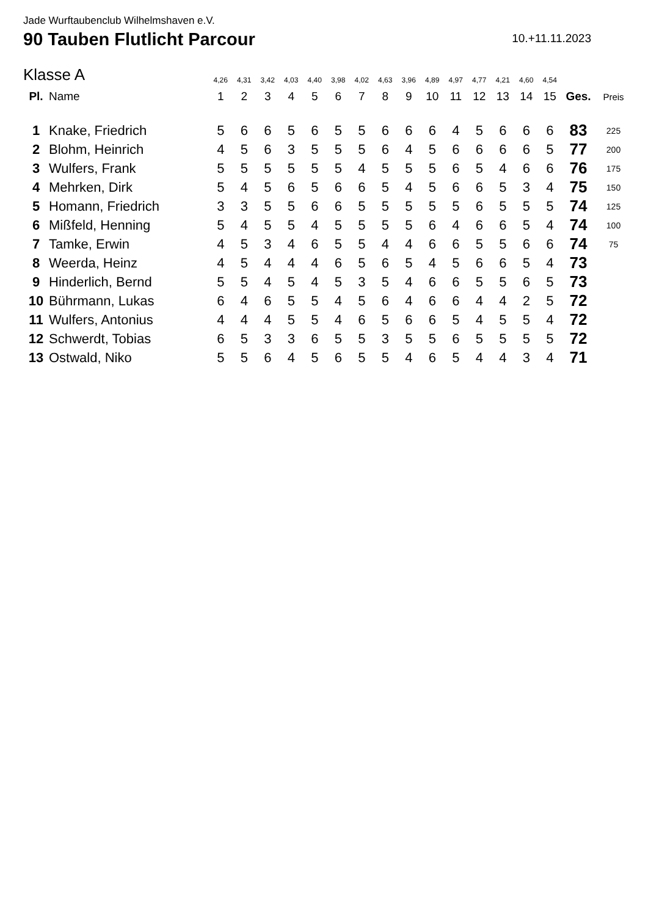Jade Wurftaubenclub Wilhelmshaven e.V.
90 Tauben Flutlicht Parcour
10.+11.11.2023
| Klasse A | | 4,26 | 4,31 | 3,42 | 4,03 | 4,40 | 3,98 | 4,02 | 4,63 | 3,96 | 4,89 | 4,97 | 4,77 | 4,21 | 4,60 | 4,54 | | |
| Pl. | Name | 1 | 2 | 3 | 4 | 5 | 6 | 7 | 8 | 9 | 10 | 11 | 12 | 13 | 14 | 15 | Ges. | Preis |
| 1 | Knake, Friedrich | 5 | 6 | 6 | 5 | 6 | 5 | 5 | 6 | 6 | 6 | 4 | 5 | 6 | 6 | 6 | 83 | 225 |
| 2 | Blohm, Heinrich | 4 | 5 | 6 | 3 | 5 | 5 | 5 | 6 | 4 | 5 | 6 | 6 | 6 | 6 | 5 | 77 | 200 |
| 3 | Wulfers, Frank | 5 | 5 | 5 | 5 | 5 | 5 | 4 | 5 | 5 | 5 | 6 | 5 | 4 | 6 | 6 | 76 | 175 |
| 4 | Mehrken, Dirk | 5 | 4 | 5 | 6 | 5 | 6 | 6 | 5 | 4 | 5 | 6 | 6 | 5 | 3 | 4 | 75 | 150 |
| 5 | Homann, Friedrich | 3 | 3 | 5 | 5 | 6 | 6 | 5 | 5 | 5 | 5 | 5 | 6 | 5 | 5 | 5 | 74 | 125 |
| 6 | Mißfeld, Henning | 5 | 4 | 5 | 5 | 4 | 5 | 5 | 5 | 5 | 6 | 4 | 6 | 6 | 5 | 4 | 74 | 100 |
| 7 | Tamke, Erwin | 4 | 5 | 3 | 4 | 6 | 5 | 5 | 4 | 4 | 6 | 6 | 5 | 5 | 6 | 6 | 74 | 75 |
| 8 | Weerda, Heinz | 4 | 5 | 4 | 4 | 4 | 6 | 5 | 6 | 5 | 4 | 5 | 6 | 6 | 5 | 4 | 73 | |
| 9 | Hinderlich, Bernd | 5 | 5 | 4 | 5 | 4 | 5 | 3 | 5 | 4 | 6 | 6 | 5 | 5 | 6 | 5 | 73 | |
| 10 | Bührmann, Lukas | 6 | 4 | 6 | 5 | 5 | 4 | 5 | 6 | 4 | 6 | 6 | 4 | 4 | 2 | 5 | 72 | |
| 11 | Wulfers, Antonius | 4 | 4 | 4 | 5 | 5 | 4 | 6 | 5 | 6 | 6 | 5 | 4 | 5 | 5 | 4 | 72 | |
| 12 | Schwerdt, Tobias | 6 | 5 | 3 | 3 | 6 | 5 | 5 | 3 | 5 | 5 | 6 | 5 | 5 | 5 | 5 | 72 | |
| 13 | Ostwald, Niko | 5 | 5 | 6 | 4 | 5 | 6 | 5 | 5 | 4 | 6 | 5 | 4 | 4 | 3 | 4 | 71 | |